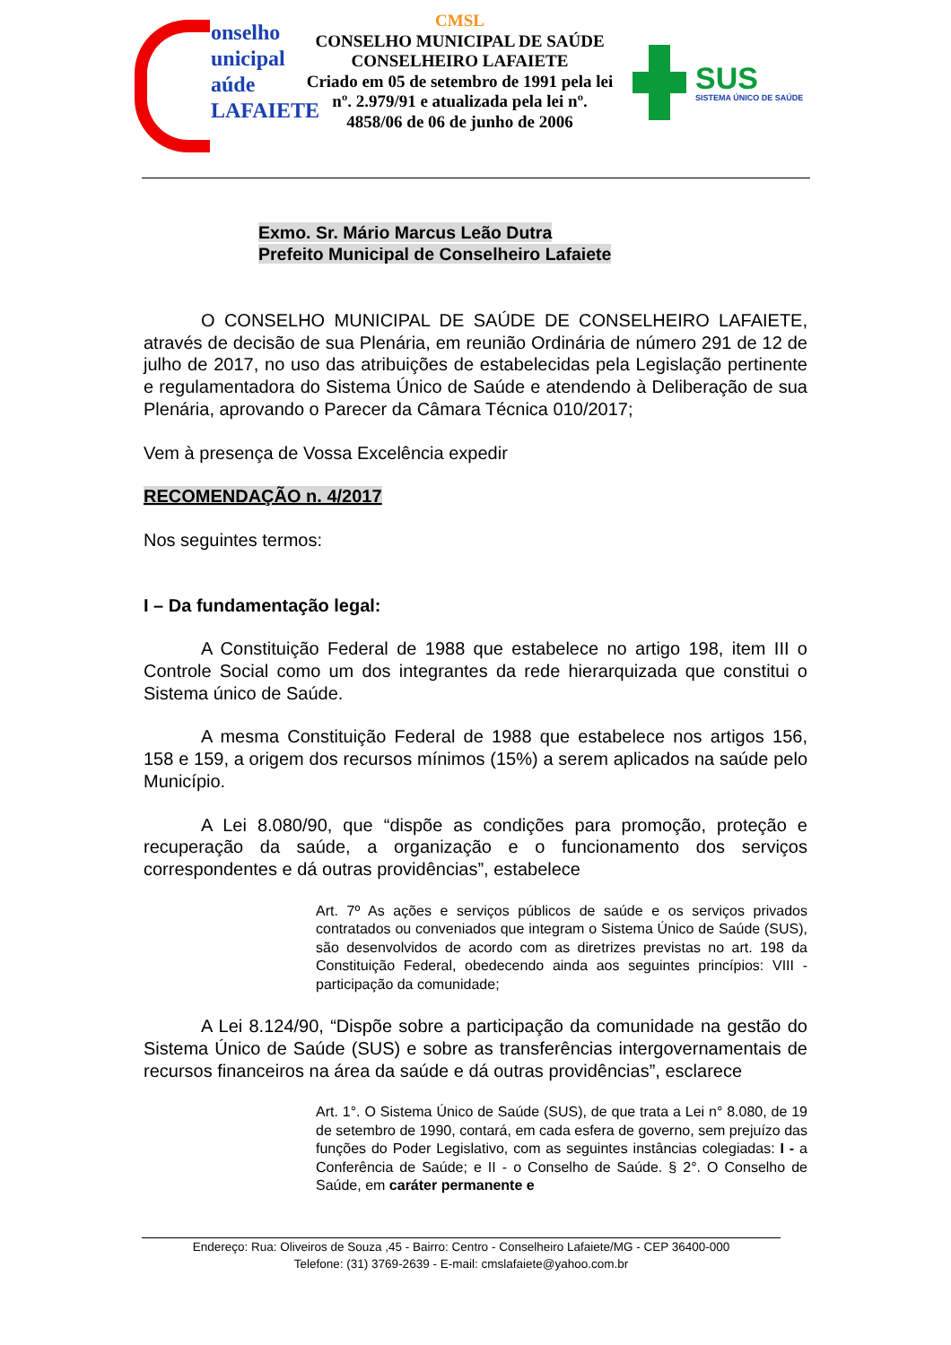onselho
unicipal
aúde
LAFAIETE
CMSL
CONSELHO MUNICIPAL DE SAÚDE
CONSELHEIRO LAFAIETE
Criado em 05 de setembro de 1991 pela lei nº. 2.979/91 e atualizada pela lei nº. 4858/06 de 06 de junho de 2006
SUS
SISTEMA ÚNICO DE SAÚDE
Exmo. Sr. Mário Marcus Leão Dutra
Prefeito Municipal de Conselheiro Lafaiete
O CONSELHO MUNICIPAL DE SAÚDE DE CONSELHEIRO LAFAIETE, através de decisão de sua Plenária, em reunião Ordinária de número 291 de 12 de julho de 2017, no uso das atribuições de estabelecidas pela Legislação pertinente e regulamentadora do Sistema Único de Saúde e atendendo à Deliberação de sua Plenária, aprovando o Parecer da Câmara Técnica 010/2017;
Vem à presença de Vossa Excelência expedir
RECOMENDAÇÃO n. 4/2017
Nos seguintes termos:
I – Da fundamentação legal:
A Constituição Federal de 1988 que estabelece no artigo 198, item III o Controle Social como um dos integrantes da rede hierarquizada que constitui o Sistema único de Saúde.
A mesma Constituição Federal de 1988 que estabelece nos artigos 156, 158 e 159, a origem dos recursos mínimos (15%) a serem aplicados na saúde pelo Município.
A Lei 8.080/90, que “dispõe as condições para promoção, proteção e recuperação da saúde, a organização e o funcionamento dos serviços correspondentes e dá outras providências”, estabelece
Art. 7º As ações e serviços públicos de saúde e os serviços privados contratados ou conveniados que integram o Sistema Único de Saúde (SUS), são desenvolvidos de acordo com as diretrizes previstas no art. 198 da Constituição Federal, obedecendo ainda aos seguintes princípios: VIII - participação da comunidade;
A Lei 8.124/90, “Dispõe sobre a participação da comunidade na gestão do Sistema Único de Saúde (SUS) e sobre as transferências intergovernamentais de recursos financeiros na área da saúde e dá outras providências”, esclarece
Art. 1°. O Sistema Único de Saúde (SUS), de que trata a Lei n° 8.080, de 19 de setembro de 1990, contará, em cada esfera de governo, sem prejuízo das funções do Poder Legislativo, com as seguintes instâncias colegiadas: I - a Conferência de Saúde; e II - o Conselho de Saúde. § 2°. O Conselho de Saúde, em caráter permanente e
Endereço: Rua: Oliveiros de Souza ,45 - Bairro: Centro - Conselheiro Lafaiete/MG - CEP 36400-000
Telefone: (31) 3769-2639 - E-mail: cmslafaiete@yahoo.com.br